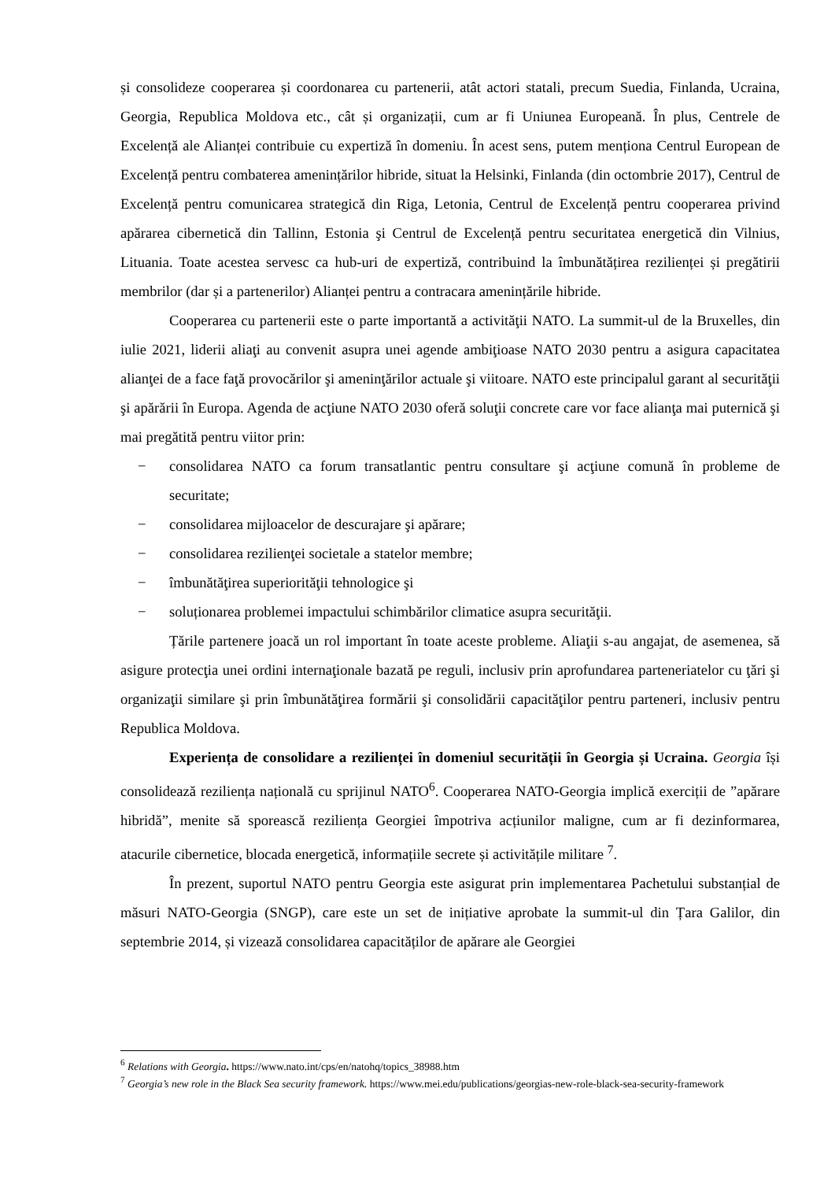și consolideze cooperarea și coordonarea cu partenerii, atât actori statali, precum Suedia, Finlanda, Ucraina, Georgia, Republica Moldova etc., cât și organizații, cum ar fi Uniunea Europeană. În plus, Centrele de Excelență ale Alianței contribuie cu expertiză în domeniu. În acest sens, putem menționa Centrul European de Excelență pentru combaterea amenințărilor hibride, situat la Helsinki, Finlanda (din octombrie 2017), Centrul de Excelență pentru comunicarea strategică din Riga, Letonia, Centrul de Excelență pentru cooperarea privind apărarea cibernetică din Tallinn, Estonia şi Centrul de Excelență pentru securitatea energetică din Vilnius, Lituania. Toate acestea servesc ca hub-uri de expertiză, contribuind la îmbunătățirea rezilienței și pregătirii membrilor (dar și a partenerilor) Alianței pentru a contracara amenințările hibride.
Cooperarea cu partenerii este o parte importantă a activităţii NATO. La summit-ul de la Bruxelles, din iulie 2021, liderii aliaţi au convenit asupra unei agende ambiţioase NATO 2030 pentru a asigura capacitatea alianţei de a face faţă provocărilor şi ameninţărilor actuale şi viitoare. NATO este principalul garant al securităţii şi apărării în Europa. Agenda de acţiune NATO 2030 oferă soluţii concrete care vor face alianţa mai puternică şi mai pregătită pentru viitor prin:
− consolidarea NATO ca forum transatlantic pentru consultare şi acţiune comună în probleme de securitate;
− consolidarea mijloacelor de descurajare şi apărare;
− consolidarea rezilienţei societale a statelor membre;
− îmbunătăţirea superiorităţii tehnologice şi
− soluționarea problemei impactului schimbărilor climatice asupra securităţii.
Țările partenere joacă un rol important în toate aceste probleme. Aliaţii s-au angajat, de asemenea, să asigure protecţia unei ordini internaţionale bazată pe reguli, inclusiv prin aprofundarea parteneriatelor cu ţări şi organizaţii similare şi prin îmbunătăţirea formării şi consolidării capacităţilor pentru parteneri, inclusiv pentru Republica Moldova.
Experiența de consolidare a rezilienței în domeniul securității în Georgia și Ucraina. Georgia își consolidează reziliența națională cu sprijinul NATO<sup>6</sup>. Cooperarea NATO-Georgia implică exerciții de ”apărare hibridă”, menite să sporească reziliența Georgiei împotriva acțiunilor maligne, cum ar fi dezinformarea, atacurile cibernetice, blocada energetică, informațiile secrete și activitățile militare <sup>7</sup>.
În prezent, suportul NATO pentru Georgia este asigurat prin implementarea Pachetului substanțial de măsuri NATO-Georgia (SNGP), care este un set de inițiative aprobate la summit-ul din Țara Galilor, din septembrie 2014, și vizează consolidarea capacităților de apărare ale Georgiei
<sup>6</sup> Relations with Georgia. https://www.nato.int/cps/en/natohq/topics_38988.htm
<sup>7</sup> Georgia’s new role in the Black Sea security framework. https://www.mei.edu/publications/georgias-new-role-black-sea-security-framework